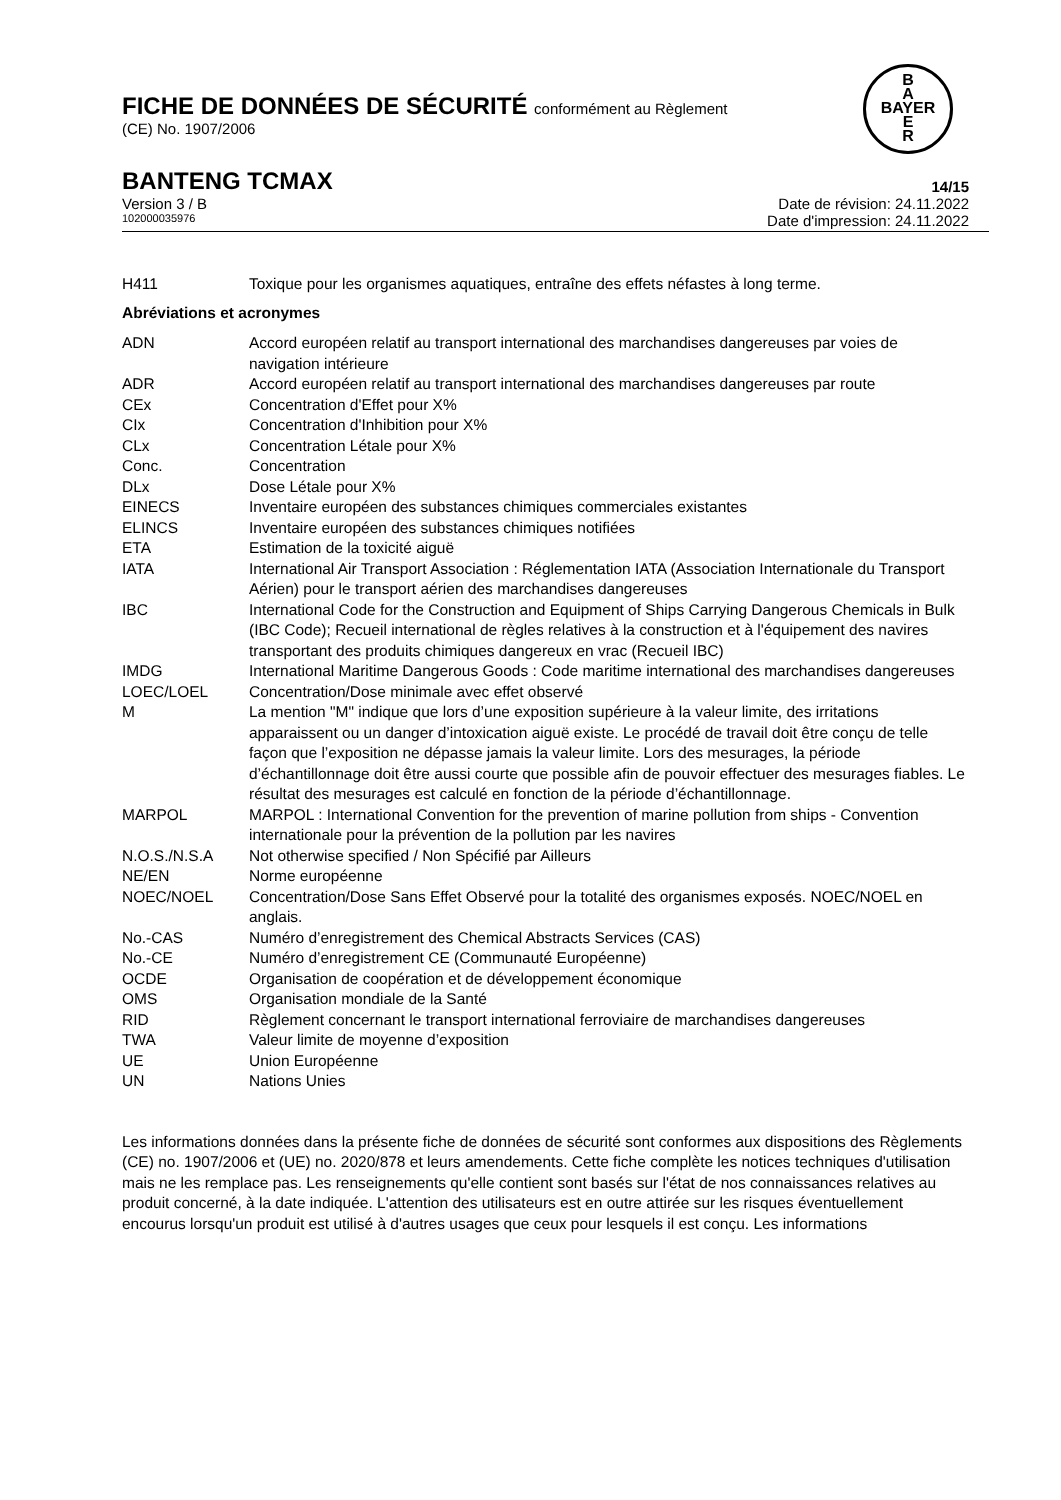B
A
BAYER
E
R
FICHE DE DONNÉES DE SÉCURITÉ conformément au Règlement
(CE) No. 1907/2006
BANTENG TCMAX 14/15
Version 3 / B Date de révision: 24.11.2022
102000035976 Date d'impression: 24.11.2022
| H411 | Toxique pour les organismes aquatiques, entraîne des effets néfastes à long terme. |
Abréviations et acronymes
| ADN | Accord européen relatif au transport international des marchandises dangereuses par voies de navigation intérieure |
| ADR | Accord européen relatif au transport international des marchandises dangereuses par route |
| CEx | Concentration d'Effet pour X% |
| CIx | Concentration d'Inhibition pour X% |
| CLx | Concentration Létale pour X% |
| Conc. | Concentration |
| DLx | Dose Létale pour X% |
| EINECS | Inventaire européen des substances chimiques commerciales existantes |
| ELINCS | Inventaire européen des substances chimiques notifiées |
| ETA | Estimation de la toxicité aiguë |
| IATA | International Air Transport Association : Réglementation IATA (Association Internationale du Transport Aérien) pour le transport aérien des marchandises dangereuses |
| IBC | International Code for the Construction and Equipment of Ships Carrying Dangerous Chemicals in Bulk (IBC Code); Recueil international de règles relatives à la construction et à l'équipement des navires transportant des produits chimiques dangereux en vrac (Recueil IBC) |
| IMDG | International Maritime Dangerous Goods : Code maritime international des marchandises dangereuses |
| LOEC/LOEL | Concentration/Dose minimale avec effet observé |
| M | La mention "M" indique que lors d’une exposition supérieure à la valeur limite, des irritations apparaissent ou un danger d’intoxication aiguë existe. Le procédé de travail doit être conçu de telle façon que l’exposition ne dépasse jamais la valeur limite. Lors des mesurages, la période d’échantillonnage doit être aussi courte que possible afin de pouvoir effectuer des mesurages fiables. Le résultat des mesurages est calculé en fonction de la période d’échantillonnage. |
| MARPOL | MARPOL : International Convention for the prevention of marine pollution from ships - Convention internationale pour la prévention de la pollution par les navires |
| N.O.S./N.S.A | Not otherwise specified / Non Spécifié par Ailleurs |
| NE/EN | Norme européenne |
| NOEC/NOEL | Concentration/Dose Sans Effet Observé pour la totalité des organismes exposés. NOEC/NOEL en anglais. |
| No.-CAS | Numéro d’enregistrement des Chemical Abstracts Services (CAS) |
| No.-CE | Numéro d’enregistrement CE (Communauté Européenne) |
| OCDE | Organisation de coopération et de développement économique |
| OMS | Organisation mondiale de la Santé |
| RID | Règlement concernant le transport international ferroviaire de marchandises dangereuses |
| TWA | Valeur limite de moyenne d’exposition |
| UE | Union Européenne |
| UN | Nations Unies |
Les informations données dans la présente fiche de données de sécurité sont conformes aux dispositions des Règlements (CE) no. 1907/2006 et (UE) no. 2020/878 et leurs amendements. Cette fiche complète les notices techniques d'utilisation mais ne les remplace pas. Les renseignements qu'elle contient sont basés sur l'état de nos connaissances relatives au produit concerné, à la date indiquée. L'attention des utilisateurs est en outre attirée sur les risques éventuellement encourus lorsqu'un produit est utilisé à d'autres usages que ceux pour lesquels il est conçu. Les informations